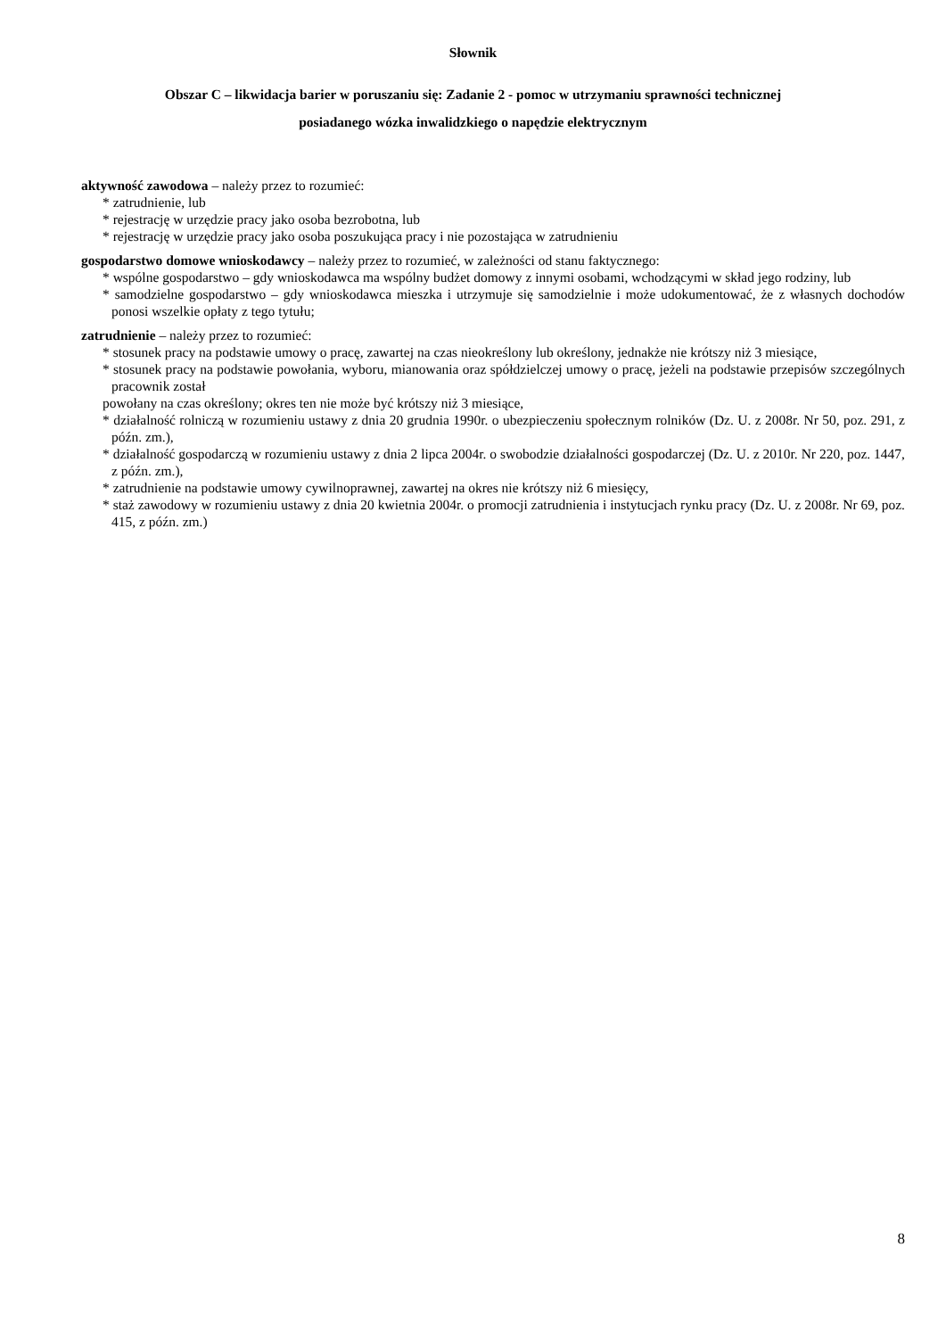Słownik
Obszar C – likwidacja barier w poruszaniu się: Zadanie 2 - pomoc w utrzymaniu sprawności technicznej
posiadanego wózka inwalidzkiego o napędzie elektrycznym
aktywność zawodowa – należy przez to rozumieć:
* zatrudnienie, lub
* rejestrację w urzędzie pracy jako osoba bezrobotna, lub
* rejestrację w urzędzie pracy jako osoba poszukująca pracy i nie pozostająca w zatrudnieniu
gospodarstwo domowe wnioskodawcy – należy przez to rozumieć, w zależności od stanu faktycznego:
* wspólne gospodarstwo – gdy wnioskodawca ma wspólny budżet domowy z innymi osobami, wchodzącymi w skład jego rodziny, lub
* samodzielne gospodarstwo – gdy wnioskodawca mieszka i utrzymuje się samodzielnie i może udokumentować, że z własnych dochodów ponosi wszelkie opłaty z tego tytułu;
zatrudnienie – należy przez to rozumieć:
* stosunek pracy na podstawie umowy o pracę, zawartej na czas nieokreślony lub określony, jednakże nie krótszy niż 3 miesiące,
* stosunek pracy na podstawie powołania, wyboru, mianowania oraz spółdzielczej umowy o pracę, jeżeli na podstawie przepisów szczególnych pracownik został
powołany na czas określony; okres ten nie może być krótszy niż 3 miesiące,
* działalność rolniczą w rozumieniu ustawy z dnia 20 grudnia 1990r. o ubezpieczeniu społecznym rolników (Dz. U. z 2008r. Nr 50, poz. 291, z późn. zm.),
* działalność gospodarczą w rozumieniu ustawy z dnia 2 lipca 2004r. o swobodzie działalności gospodarczej (Dz. U. z 2010r. Nr 220, poz. 1447, z późn. zm.),
* zatrudnienie na podstawie umowy cywilnoprawnej, zawartej na okres nie krótszy niż 6 miesięcy,
* staż zawodowy w rozumieniu ustawy z dnia 20 kwietnia 2004r. o promocji zatrudnienia i instytucjach rynku pracy (Dz. U. z 2008r. Nr 69, poz. 415, z późn. zm.)
8